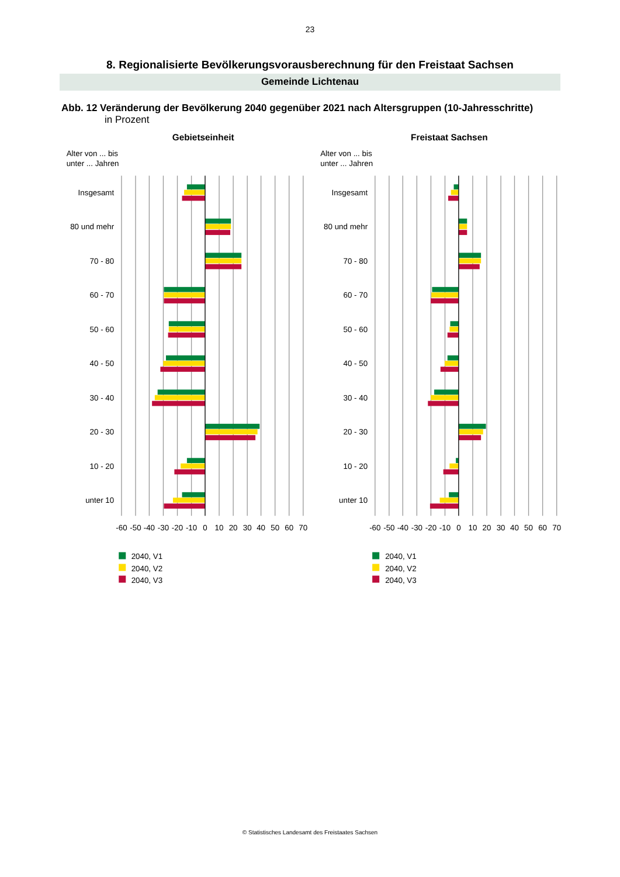23
8. Regionalisierte Bevölkerungsvorausberechnung für den Freistaat Sachsen
Gemeinde Lichtenau
Abb. 12 Veränderung der Bevölkerung 2040 gegenüber 2021 nach Altersgruppen (10-Jahresschritte)
in Prozent
Gebietseinheit
Freistaat Sachsen
Alter von ... bis
unter ... Jahren
Alter von ... bis
unter ... Jahren
Insgesamt
80 und mehr
70 - 80
60 - 70
50 - 60
40 - 50
30 - 40
20 - 30
10 - 20
unter 10
Insgesamt
80 und mehr
70 - 80
60 - 70
50 - 60
40 - 50
30 - 40
20 - 30
10 - 20
unter 10
-60
-50
-40
-30
-20
-10
0
10
20
30
40
50
60
70
-60
-50
-40
-30
-20
-10
0
10
20
30
40
50
60
70
2040, V1
2040, V2
2040, V3
2040, V1
2040, V2
2040, V3
© Statistisches Landesamt des Freistaates Sachsen